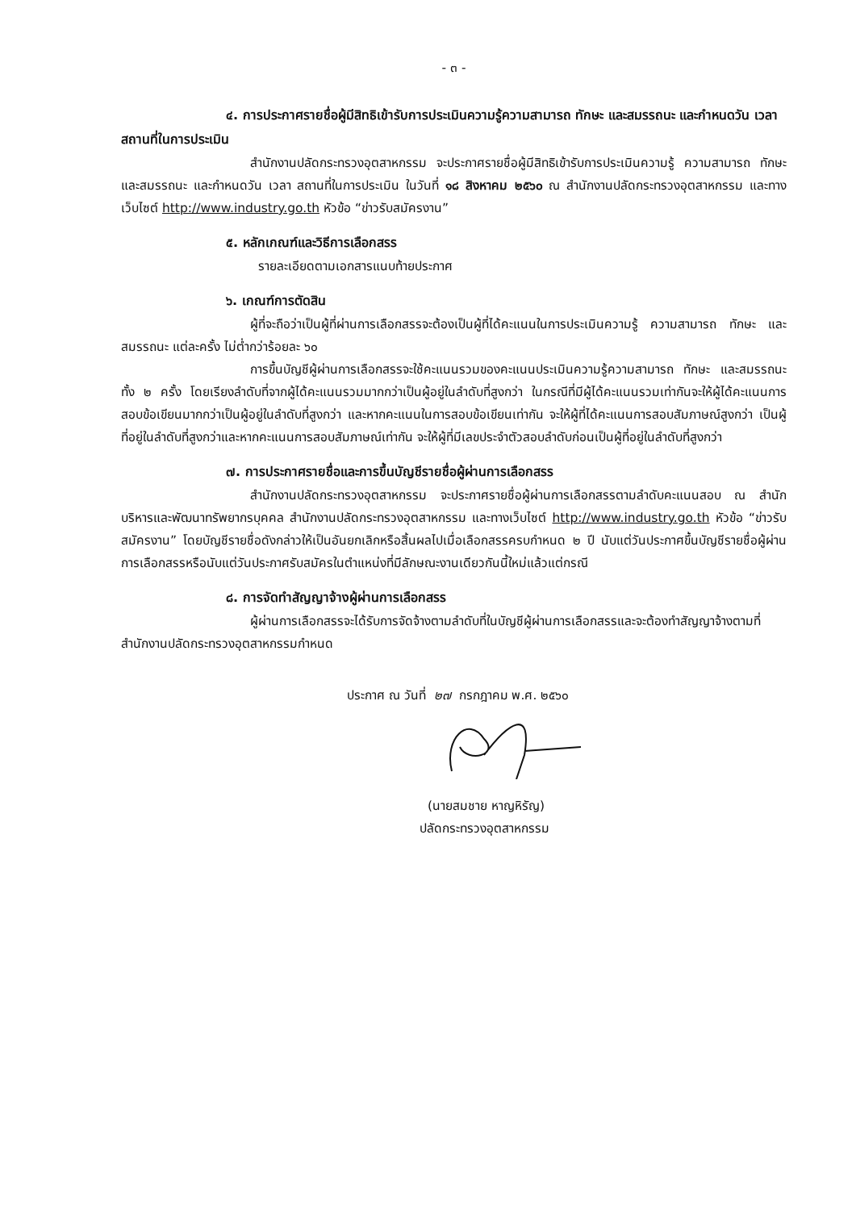- ๓ -
๔. การประกาศรายชื่อผู้มีสิทธิเข้ารับการประเมินความรู้ความสามารถ ทักษะ และสมรรถนะ และกำหนดวัน เวลา สถานที่ในการประเมิน
สำนักงานปลัดกระทรวงอุตสาหกรรม จะประกาศรายชื่อผู้มีสิทธิเข้ารับการประเมินความรู้ ความสามารถ ทักษะ และสมรรถนะ และกำหนดวัน เวลา สถานที่ในการประเมิน ในวันที่ ๑๘ สิงหาคม ๒๕๖๐ ณ สำนักงานปลัดกระทรวงอุตสาหกรรม และทางเว็บไซต์ http://www.industry.go.th หัวข้อ “ข่าวรับสมัครงาน”
๕. หลักเกณฑ์และวิธีการเลือกสรร
รายละเอียดตามเอกสารแนบท้ายประกาศ
๖. เกณฑ์การตัดสิน
ผู้ที่จะถือว่าเป็นผู้ที่ผ่านการเลือกสรรจะต้องเป็นผู้ที่ได้คะแนนในการประเมินความรู้ ความสามารถ ทักษะ และสมรรถนะ แต่ละครั้ง ไม่ต่ำกว่าร้อยละ ๖๐
การขึ้นบัญชีผู้ผ่านการเลือกสรรจะใช้คะแนนรวมของคะแนนประเมินความรู้ความสามารถ ทักษะ และสมรรถนะ ทั้ง ๒ ครั้ง โดยเรียงลำดับที่จากผู้ได้คะแนนรวมมากกว่าเป็นผู้อยู่ในลำดับที่สูงกว่า ในกรณีที่มีผู้ได้คะแนนรวมเท่ากันจะให้ผู้ได้คะแนนการสอบข้อเขียนมากกว่าเป็นผู้อยู่ในลำดับที่สูงกว่า และหากคะแนนในการสอบข้อเขียนเท่ากัน จะให้ผู้ที่ได้คะแนนการสอบสัมภาษณ์สูงกว่า เป็นผู้ที่อยู่ในลำดับที่สูงกว่าและหากคะแนนการสอบสัมภาษณ์เท่ากัน จะให้ผู้ที่มีเลขประจำตัวสอบลำดับก่อนเป็นผู้ที่อยู่ในลำดับที่สูงกว่า
๗. การประกาศรายชื่อและการขึ้นบัญชีรายชื่อผู้ผ่านการเลือกสรร
สำนักงานปลัดกระทรวงอุตสาหกรรม จะประกาศรายชื่อผู้ผ่านการเลือกสรรตามลำดับคะแนนสอบ ณ สำนักบริหารและพัฒนาทรัพยากรบุคคล สำนักงานปลัดกระทรวงอุตสาหกรรม และทางเว็บไซต์ http://www.industry.go.th หัวข้อ “ข่าวรับสมัครงาน” โดยบัญชีรายชื่อดังกล่าวให้เป็นอันยกเลิกหรือสิ้นผลไปเมื่อเลือกสรรครบกำหนด ๒ ปี นับแต่วันประกาศขึ้นบัญชีรายชื่อผู้ผ่านการเลือกสรรหรือนับแต่วันประกาศรับสมัครในตำแหน่งที่มีลักษณะงานเดียวกันนี้ใหม่แล้วแต่กรณี
๘. การจัดทำสัญญาจ้างผู้ผ่านการเลือกสรร
ผู้ผ่านการเลือกสรรจะได้รับการจัดจ้างตามลำดับที่ในบัญชีผู้ผ่านการเลือกสรรและจะต้องทำสัญญาจ้างตามที่สำนักงานปลัดกระทรวงอุตสาหกรรมกำหนด
ประกาศ ณ วันที่ ๒๗ กรกฎาคม พ.ศ. ๒๕๖๐
(นายสมชาย หาญหิรัญ)
ปลัดกระทรวงอุตสาหกรรม